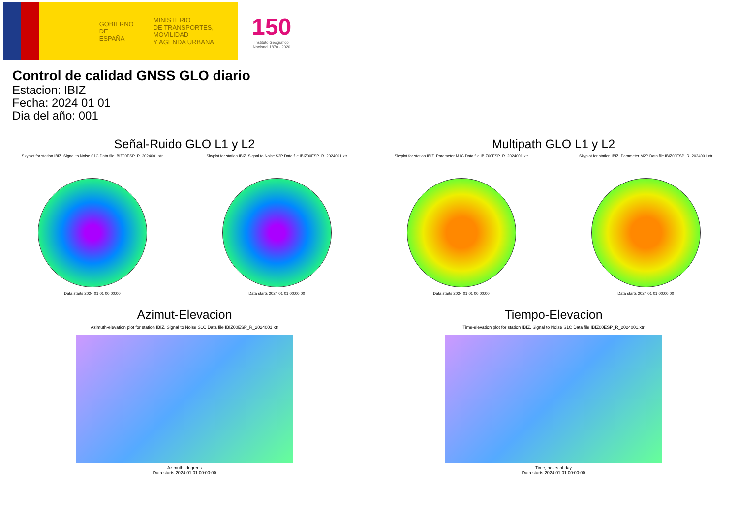GOBIERNO
DE ESPAÑA
MINISTERIO
DE TRANSPORTES, MOVILIDAD
Y AGENDA URBANA
150
Instituto Geográfico
Nacional 1870 · 2020
Control de calidad GNSS GLO diario
Estacion: IBIZ
Fecha: 2024 01 01
Dia del año: 001
Señal-Ruido GLO L1 y L2
Skyplot for station IBIZ. Signal to Noise S1C Data file IBIZ00ESP_R_2024001.xtr
Data starts 2024 01 01 00:00:00
Skyplot for station IBIZ. Signal to Noise S2P Data file IBIZ00ESP_R_2024001.xtr
Data starts 2024 01 01 00:00:00
Multipath GLO L1 y L2
Skyplot for station IBIZ. Parameter M1C Data file IBIZ00ESP_R_2024001.xtr
Data starts 2024 01 01 00:00:00
Skyplot for station IBIZ. Parameter M2P Data file IBIZ00ESP_R_2024001.xtr
Data starts 2024 01 01 00:00:00
Azimut-Elevacion
Azimuth-elevation plot for station IBIZ. Signal to Noise S1C Data file IBIZ00ESP_R_2024001.xtr
Azimuth, degrees
Data starts 2024 01 01 00:00:00
Tiempo-Elevacion
Time-elevation plot for station IBIZ. Signal to Noise S1C Data file IBIZ00ESP_R_2024001.xtr
Time, hours of day
Data starts 2024 01 01 00:00:00